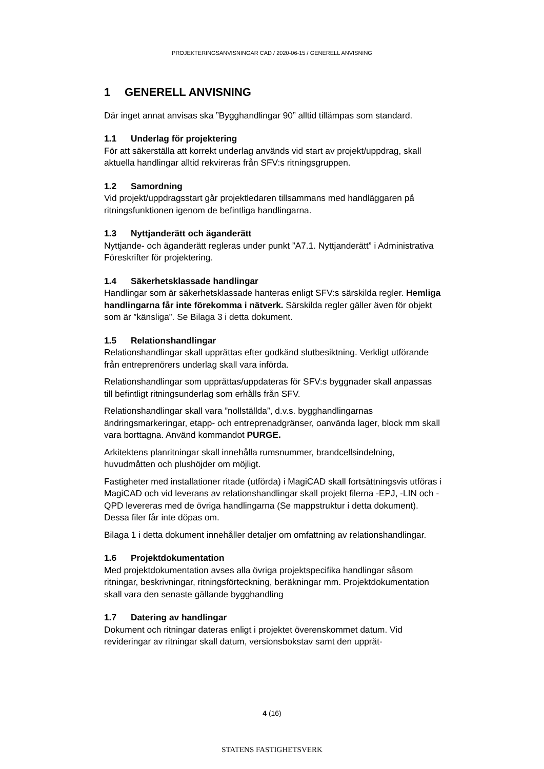PROJEKTERINGSANVISNINGAR CAD / 2020-06-15 / GENERELL ANVISNING
1 GENERELL ANVISNING
Där inget annat anvisas ska ”Bygghandlingar 90” alltid tillämpas som standard.
1.1 Underlag för projektering
För att säkerställa att korrekt underlag används vid start av projekt/uppdrag, skall aktuella handlingar alltid rekvireras från SFV:s ritningsgruppen.
1.2 Samordning
Vid projekt/uppdragsstart går projektledaren tillsammans med handläggaren på ritningsfunktionen igenom de befintliga handlingarna.
1.3 Nyttjanderätt och äganderätt
Nyttjande- och äganderätt regleras under punkt ”A7.1. Nyttjanderätt” i Administrativa Föreskrifter för projektering.
1.4 Säkerhetsklassade handlingar
Handlingar som är säkerhetsklassade hanteras enligt SFV:s särskilda regler. Hemliga handlingarna får inte förekomma i nätverk. Särskilda regler gäller även för objekt som är ”känsliga”. Se Bilaga 3 i detta dokument.
1.5 Relationshandlingar
Relationshandlingar skall upprättas efter godkänd slutbesiktning. Verkligt utförande från entreprenörers underlag skall vara införda.
Relationshandlingar som upprättas/uppdateras för SFV:s byggnader skall anpassas till befintligt ritningsunderlag som erhålls från SFV.
Relationshandlingar skall vara ”nollställda”, d.v.s. bygghandlingarnas ändringsmarkeringar, etapp- och entreprenadgränser, oanvända lager, block mm skall vara borttagna. Använd kommandot PURGE.
Arkitektens planritningar skall innehålla rumsnummer, brandcellsindelning, huvudmåtten och plushöjder om möjligt.
Fastigheter med installationer ritade (utförda) i MagiCAD skall fortsättningsvis utföras i MagiCAD och vid leverans av relationshandlingar skall projekt filerna -EPJ, -LIN och -QPD levereras med de övriga handlingarna (Se mappstruktur i detta dokument). Dessa filer får inte döpas om.
Bilaga 1 i detta dokument innehåller detaljer om omfattning av relationshandlingar.
1.6 Projektdokumentation
Med projektdokumentation avses alla övriga projektspecifika handlingar såsom ritningar, beskrivningar, ritningsförteckning, beräkningar mm. Projektdokumentation skall vara den senaste gällande bygghandling
1.7 Datering av handlingar
Dokument och ritningar dateras enligt i projektet överenskommet datum. Vid revideringar av ritningar skall datum, versionsbokstav samt den upprät-
4 (16)
STATENS FASTIGHETSVERK